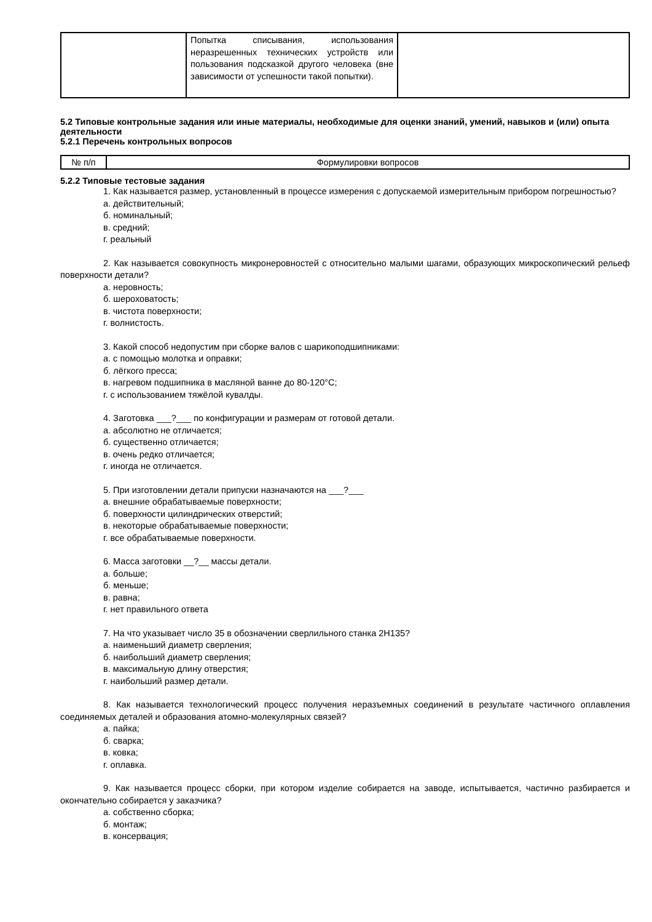| | Попытка списывания, использования неразрешенных технических устройств или пользования подсказкой другого человека (вне зависимости от успешности такой попытки). | |
5.2 Типовые контрольные задания или иные материалы, необходимые для оценки знаний, умений, навыков и (или) опыта деятельности
5.2.1 Перечень контрольных вопросов
| № п/п | Формулировки вопросов |
5.2.2 Типовые тестовые задания
1. Как называется размер, установленный в процессе измерения с допускаемой измерительным прибором погрешностью?
а. действительный;
б. номинальный;
в. средний;
г. реальный
2. Как называется совокупность микронеровностей с относительно малыми шагами, образующих микроскопический рельеф поверхности детали?
а. неровность;
б. шероховатость;
в. чистота поверхности;
г. волнистость.
3. Какой способ недопустим при сборке валов с шарикоподшипниками:
а. с помощью молотка и оправки;
б. лёгкого пресса;
в. нагревом подшипника в масляной ванне до 80-120°С;
г. с использованием тяжёлой кувалды.
4. Заготовка ___?___ по конфигурации и размерам от готовой детали.
а. абсолютно не отличается;
б. существенно отличается;
в. очень редко отличается;
г. иногда не отличается.
5. При изготовлении детали припуски назначаются на ___?___
а. внешние обрабатываемые поверхности;
б. поверхности цилиндрических отверстий;
в. некоторые обрабатываемые поверхности;
г. все обрабатываемые поверхности.
6. Масса заготовки __?__ массы детали.
а. больше;
б. меньше;
в. равна;
г. нет правильного ответа
7. На что указывает число 35 в обозначении сверлильного станка 2Н135?
а. наименьший диаметр сверления;
б. наибольший диаметр сверления;
в. максимальную длину отверстия;
г. наибольший размер детали.
8. Как называется технологический процесс получения неразъемных соединений в результате частичного оплавления соединяемых деталей и образования атомно-молекулярных связей?
а. пайка;
б. сварка;
в. ковка;
г. оплавка.
9. Как называется процесс сборки, при котором изделие собирается на заводе, испытывается, частично разбирается и окончательно собирается у заказчика?
а. собственно сборка;
б. монтаж;
в. консервация;